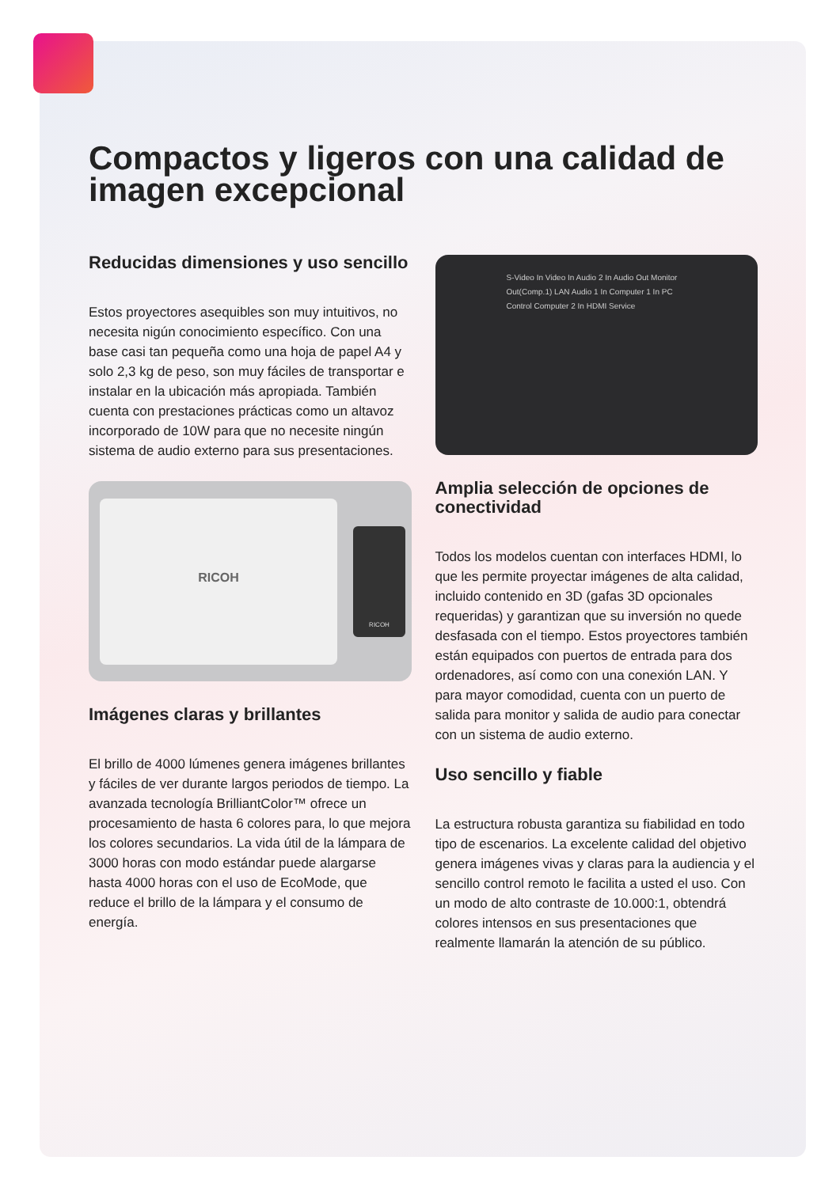Compactos y ligeros con una calidad de imagen excepcional
Reducidas dimensiones y uso sencillo
Estos proyectores asequibles son muy intuitivos, no necesita nigún conocimiento específico. Con una base casi tan pequeña como una hoja de papel A4 y solo 2,3 kg de peso, son muy fáciles de transportar e instalar en la ubicación más apropiada. También cuenta con prestaciones prácticas como un altavoz incorporado de 10W para que no necesite ningún sistema de audio externo para sus presentaciones.
RICOH
RICOH
Imágenes claras y brillantes
El brillo de 4000 lúmenes genera imágenes brillantes y fáciles de ver durante largos periodos de tiempo. La avanzada tecnología BrilliantColor™ ofrece un procesamiento de hasta 6 colores para, lo que mejora los colores secundarios. La vida útil de la lámpara de 3000 horas con modo estándar puede alargarse hasta 4000 horas con el uso de EcoMode, que reduce el brillo de la lámpara y el consumo de energía.
S-Video In Video In Audio 2 In Audio Out Monitor Out(Comp.1) LAN Audio 1 In Computer 1 In PC Control Computer 2 In HDMI Service
Amplia selección de opciones de conectividad
Todos los modelos cuentan con interfaces HDMI, lo que les permite proyectar imágenes de alta calidad, incluido contenido en 3D (gafas 3D opcionales requeridas) y garantizan que su inversión no quede desfasada con el tiempo. Estos proyectores también están equipados con puertos de entrada para dos ordenadores, así como con una conexión LAN. Y para mayor comodidad, cuenta con un puerto de salida para monitor y salida de audio para conectar con un sistema de audio externo.
Uso sencillo y fiable
La estructura robusta garantiza su fiabilidad en todo tipo de escenarios. La excelente calidad del objetivo genera imágenes vivas y claras para la audiencia y el sencillo control remoto le facilita a usted el uso. Con un modo de alto contraste de 10.000:1, obtendrá colores intensos en sus presentaciones que realmente llamarán la atención de su público.